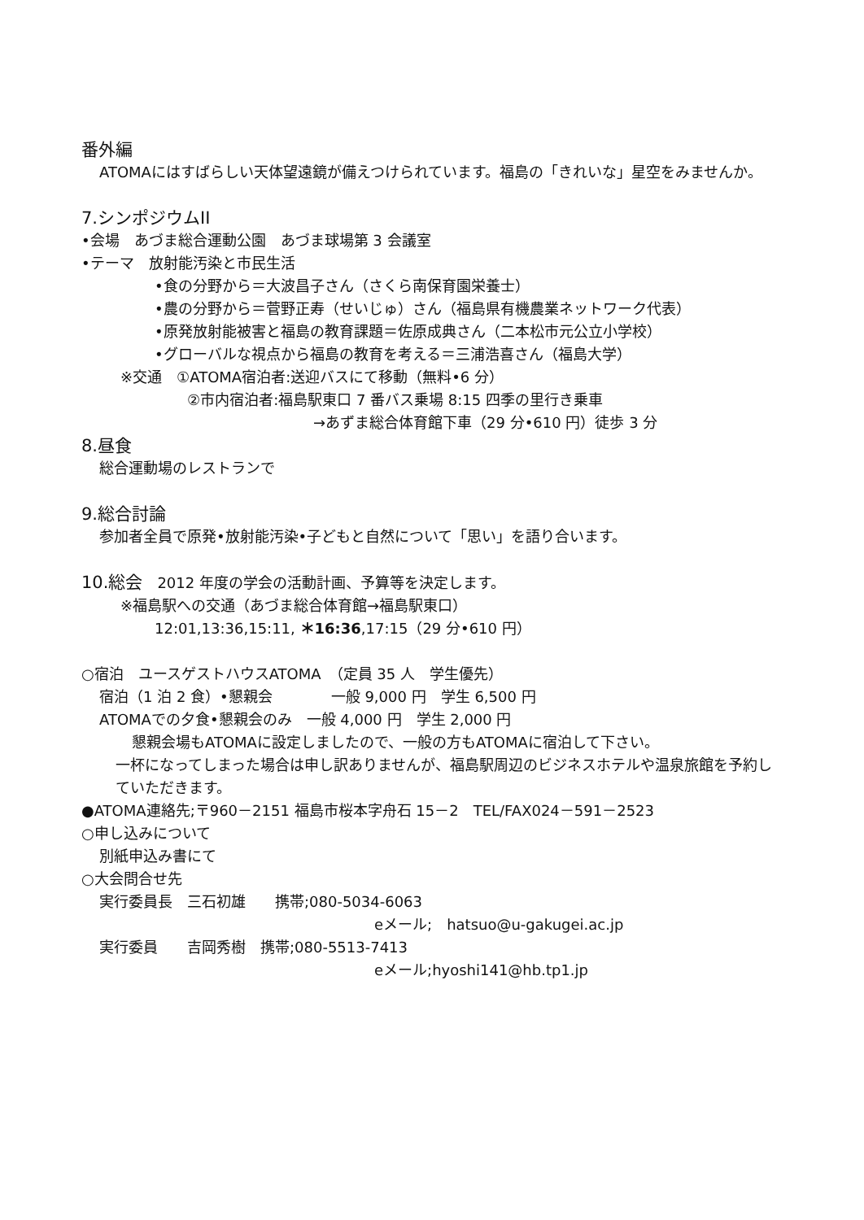番外編
ATOMAにはすばらしい天体望遠鏡が備えつけられています。福島の「きれいな」星空をみませんか。
7.シンポジウムII
•会場　あづま総合運動公園　あづま球場第 3 会議室
•テーマ　放射能汚染と市民生活
•食の分野から＝大波昌子さん（さくら南保育園栄養士）
•農の分野から＝菅野正寿（せいじゅ）さん（福島県有機農業ネットワーク代表）
•原発放射能被害と福島の教育課題＝佐原成典さん（二本松市元公立小学校）
•グローバルな視点から福島の教育を考える＝三浦浩喜さん（福島大学）
※交通　①ATOMA宿泊者:送迎バスにて移動（無料•6 分）
②市内宿泊者:福島駅東口 7 番バス乗場 8:15 四季の里行き乗車
→あずま総合体育館下車（29 分•610 円）徒歩 3 分
8.昼食
総合運動場のレストランで
9.総合討論
参加者全員で原発•放射能汚染•子どもと自然について「思い」を語り合います。
10.総会　2012 年度の学会の活動計画、予算等を決定します。
※福島駅への交通（あづま総合体育館→福島駅東口）
12:01,13:36,15:11, ＊16:36,17:15（29 分•610 円）
○宿泊　ユースゲストハウスATOMA　（定員 35 人　学生優先）
宿泊（1 泊 2 食）•懇親会　　　　一般 9,000 円　学生 6,500 円
ATOMAでの夕食•懇親会のみ　一般 4,000 円　学生 2,000 円
懇親会場もATOMAに設定しましたので、一般の方もATOMAに宿泊して下さい。
一杯になってしまった場合は申し訳ありませんが、福島駅周辺のビジネスホテルや温泉旅館を予約していただきます。
●ATOMA連絡先;〒960－2151 福島市桜本字舟石 15－2　TEL/FAX024－591－2523
○申し込みについて
別紙申込み書にて
○大会問合せ先
実行委員長　三石初雄　　携帯;080-5034-6063
eメール;　hatsuo@u-gakugei.ac.jp
実行委員　　吉岡秀樹　携帯;080-5513-7413
eメール;hyoshi141@hb.tp1.jp